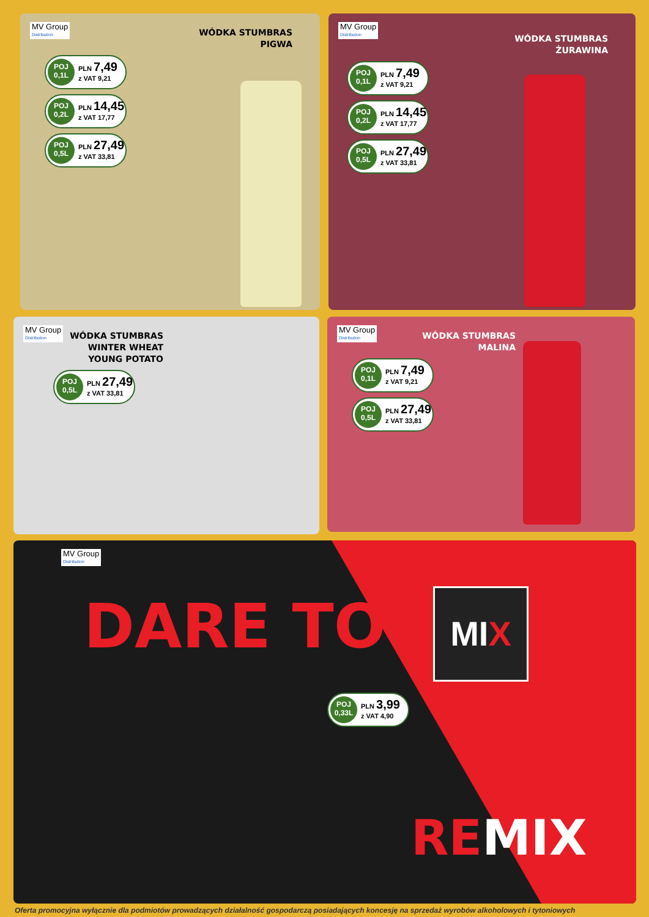MV Group Distribution
WÓDKA STUMBRAS
PIGWA
POJ
0,1L
PLN 7,49
z VAT 9,21
POJ
0,2L
PLN 14,45
z VAT 17,77
POJ
0,5L
PLN 27,49
z VAT 33,81
MV Group Distribution
WÓDKA STUMBRAS
ŻURAWINA
POJ
0,1L
PLN 7,49
z VAT 9,21
POJ
0,2L
PLN 14,45
z VAT 17,77
POJ
0,5L
PLN 27,49
z VAT 33,81
MV Group Distribution
WÓDKA STUMBRAS
WINTER WHEAT
YOUNG POTATO
POJ
0,5L
PLN 27,49
z VAT 33,81
MV Group Distribution
WÓDKA STUMBRAS
MALINA
POJ
0,1L
PLN 7,49
z VAT 9,21
POJ
0,5L
PLN 27,49
z VAT 33,81
MV Group Distribution
DARE TO
MIX
POJ
0,33L
PLN 3,99
z VAT 4,90
REMIX
Oferta promocyjna wyłącznie dla podmiotów prowadzących działalność gospodarczą posiadających koncesję na sprzedaż wyrobów alkoholowych i tytoniowych